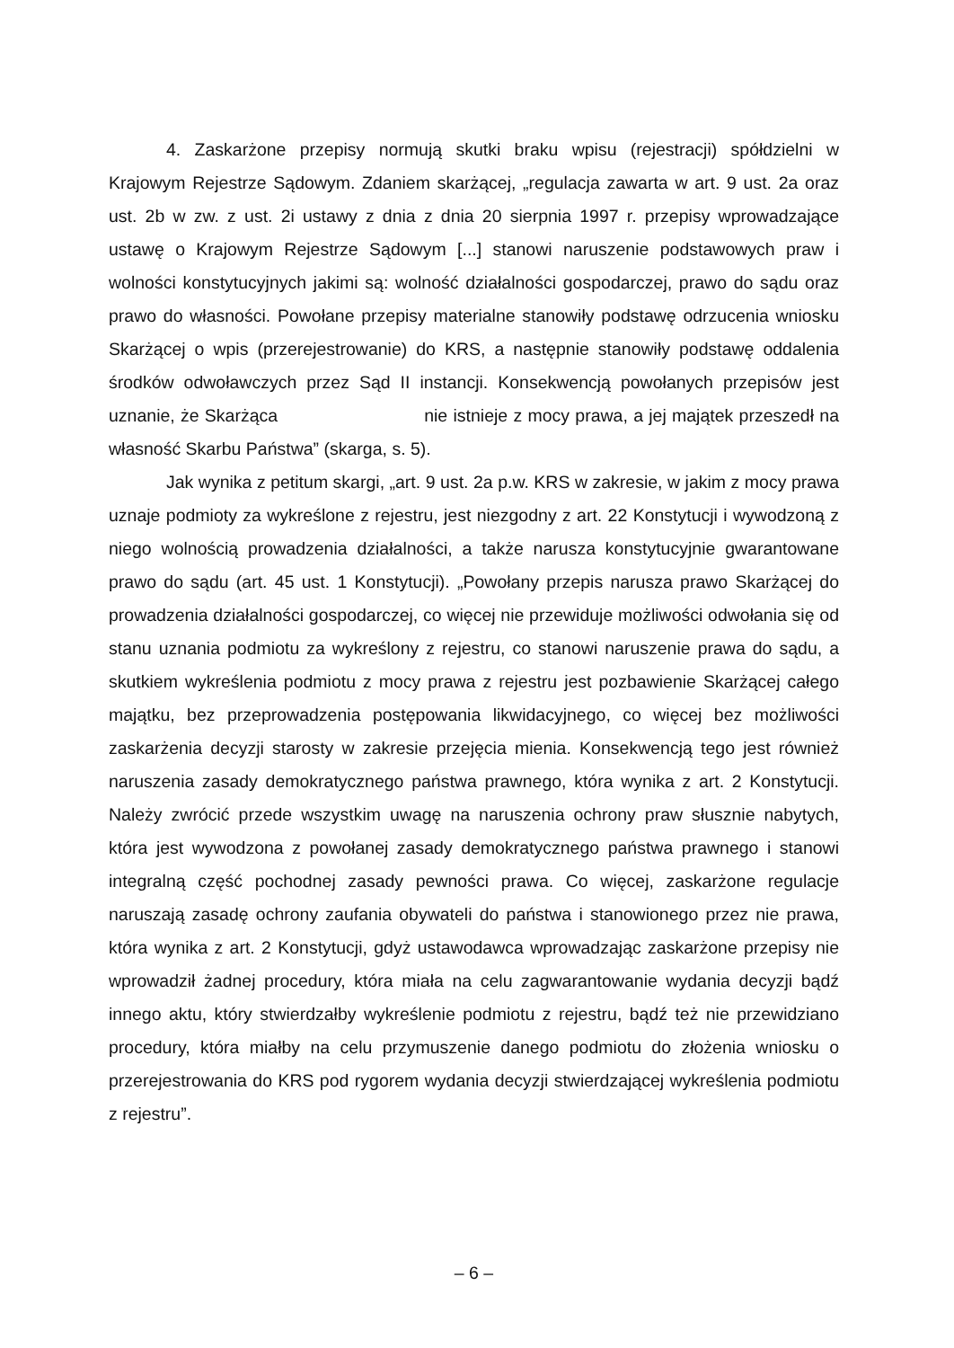4. Zaskarżone przepisy normują skutki braku wpisu (rejestracji) spółdzielni w Krajowym Rejestrze Sądowym. Zdaniem skarżącej, „regulacja zawarta w art. 9 ust. 2a oraz ust. 2b w zw. z ust. 2i ustawy z dnia z dnia 20 sierpnia 1997 r. przepisy wprowadzające ustawę o Krajowym Rejestrze Sądowym [...] stanowi naruszenie podstawowych praw i wolności konstytucyjnych jakimi są: wolność działalności gospodarczej, prawo do sądu oraz prawo do własności. Powołane przepisy materialne stanowiły podstawę odrzucenia wniosku Skarżącej o wpis (przerejestrowanie) do KRS, a następnie stanowiły podstawę oddalenia środków odwoławczych przez Sąd II instancji. Konsekwencją powołanych przepisów jest uznanie, że Skarżąca nie istnieje z mocy prawa, a jej majątek przeszedł na własność Skarbu Państwa” (skarga, s. 5).
Jak wynika z petitum skargi, „art. 9 ust. 2a p.w. KRS w zakresie, w jakim z mocy prawa uznaje podmioty za wykreślone z rejestru, jest niezgodny z art. 22 Konstytucji i wywodzoną z niego wolnością prowadzenia działalności, a także narusza konstytucyjnie gwarantowane prawo do sądu (art. 45 ust. 1 Konstytucji). „Powołany przepis narusza prawo Skarżącej do prowadzenia działalności gospodarczej, co więcej nie przewiduje możliwości odwołania się od stanu uznania podmiotu za wykreślony z rejestru, co stanowi naruszenie prawa do sądu, a skutkiem wykreślenia podmiotu z mocy prawa z rejestru jest pozbawienie Skarżącej całego majątku, bez przeprowadzenia postępowania likwidacyjnego, co więcej bez możliwości zaskarżenia decyzji starosty w zakresie przejęcia mienia. Konsekwencją tego jest również naruszenia zasady demokratycznego państwa prawnego, która wynika z art. 2 Konstytucji. Należy zwrócić przede wszystkim uwagę na naruszenia ochrony praw słusznie nabytych, która jest wywodzona z powołanej zasady demokratycznego państwa prawnego i stanowi integralną część pochodnej zasady pewności prawa. Co więcej, zaskarżone regulacje naruszają zasadę ochrony zaufania obywateli do państwa i stanowionego przez nie prawa, która wynika z art. 2 Konstytucji, gdyż ustawodawca wprowadzając zaskarżone przepisy nie wprowadził żadnej procedury, która miała na celu zagwarantowanie wydania decyzji bądź innego aktu, który stwierdzałby wykreślenie podmiotu z rejestru, bądź też nie przewidziano procedury, która miałby na celu przymuszenie danego podmiotu do złożenia wniosku o przerejestrowania do KRS pod rygorem wydania decyzji stwierdzającej wykreślenia podmiotu z rejestru”.
– 6 –